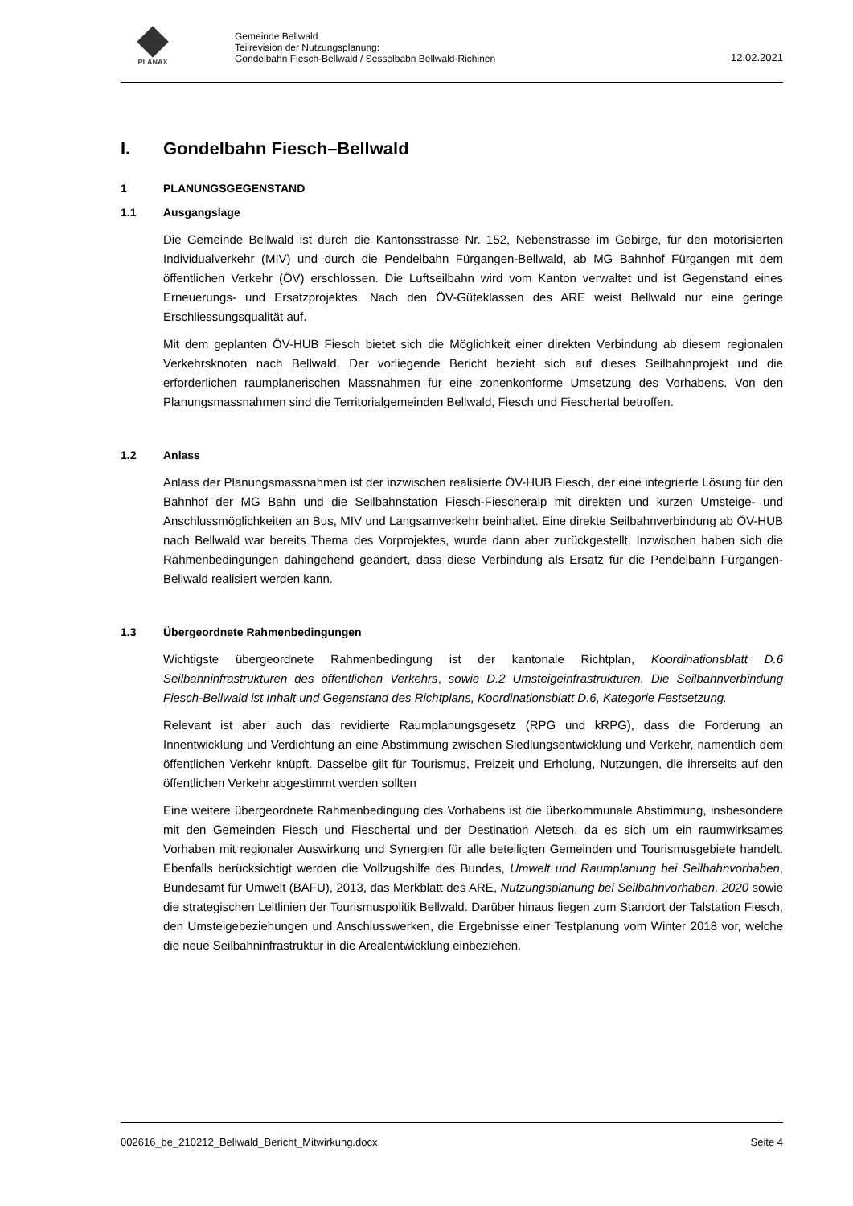PLANAX
Gemeinde Bellwald
Teilrevision der Nutzungsplanung:
Gondelbahn Fiesch-Bellwald / Sesselbabn Bellwald-Richinen
12.02.2021
I. Gondelbahn Fiesch–Bellwald
1 PLANUNGSGEGENSTAND
1.1 Ausgangslage
Die Gemeinde Bellwald ist durch die Kantonsstrasse Nr. 152, Nebenstrasse im Gebirge, für den motorisierten Individualverkehr (MIV) und durch die Pendelbahn Fürgangen-Bellwald, ab MG Bahnhof Fürgangen mit dem öffentlichen Verkehr (ÖV) erschlossen. Die Luftseilbahn wird vom Kanton verwaltet und ist Gegenstand eines Erneuerungs- und Ersatzprojektes. Nach den ÖV-Güteklassen des ARE weist Bellwald nur eine geringe Erschliessungsqualität auf.
Mit dem geplanten ÖV-HUB Fiesch bietet sich die Möglichkeit einer direkten Verbindung ab diesem regionalen Verkehrsknoten nach Bellwald. Der vorliegende Bericht bezieht sich auf dieses Seilbahnprojekt und die erforderlichen raumplanerischen Massnahmen für eine zonenkonforme Umsetzung des Vorhabens. Von den Planungsmassnahmen sind die Territorialgemeinden Bellwald, Fiesch und Fieschertal betroffen.
1.2 Anlass
Anlass der Planungsmassnahmen ist der inzwischen realisierte ÖV-HUB Fiesch, der eine integrierte Lösung für den Bahnhof der MG Bahn und die Seilbahnstation Fiesch-Fiescheralp mit direkten und kurzen Umsteige- und Anschlussmöglichkeiten an Bus, MIV und Langsamverkehr beinhaltet. Eine direkte Seilbahnverbindung ab ÖV-HUB nach Bellwald war bereits Thema des Vorprojektes, wurde dann aber zurückgestellt. Inzwischen haben sich die Rahmenbedingungen dahingehend geändert, dass diese Verbindung als Ersatz für die Pendelbahn Fürgangen-Bellwald realisiert werden kann.
1.3 Übergeordnete Rahmenbedingungen
Wichtigste übergeordnete Rahmenbedingung ist der kantonale Richtplan, Koordinationsblatt D.6 Seilbahninfrastrukturen des öffentlichen Verkehrs, sowie D.2 Umsteigeinfrastrukturen. Die Seilbahnverbindung Fiesch-Bellwald ist Inhalt und Gegenstand des Richtplans, Koordinationsblatt D.6, Kategorie Festsetzung.
Relevant ist aber auch das revidierte Raumplanungsgesetz (RPG und kRPG), dass die Forderung an Innentwicklung und Verdichtung an eine Abstimmung zwischen Siedlungsentwicklung und Verkehr, namentlich dem öffentlichen Verkehr knüpft. Dasselbe gilt für Tourismus, Freizeit und Erholung, Nutzungen, die ihrerseits auf den öffentlichen Verkehr abgestimmt werden sollten
Eine weitere übergeordnete Rahmenbedingung des Vorhabens ist die überkommunale Abstimmung, insbesondere mit den Gemeinden Fiesch und Fieschertal und der Destination Aletsch, da es sich um ein raumwirksames Vorhaben mit regionaler Auswirkung und Synergien für alle beteiligten Gemeinden und Tourismusgebiete handelt. Ebenfalls berücksichtigt werden die Vollzugshilfe des Bundes, Umwelt und Raumplanung bei Seilbahnvorhaben, Bundesamt für Umwelt (BAFU), 2013, das Merkblatt des ARE, Nutzungsplanung bei Seilbahnvorhaben, 2020 sowie die strategischen Leitlinien der Tourismuspolitik Bellwald. Darüber hinaus liegen zum Standort der Talstation Fiesch, den Umsteigebeziehungen und Anschlusswerken, die Ergebnisse einer Testplanung vom Winter 2018 vor, welche die neue Seilbahninfrastruktur in die Arealentwicklung einbeziehen.
002616_be_210212_Bellwald_Bericht_Mitwirkung.docx Seite 4